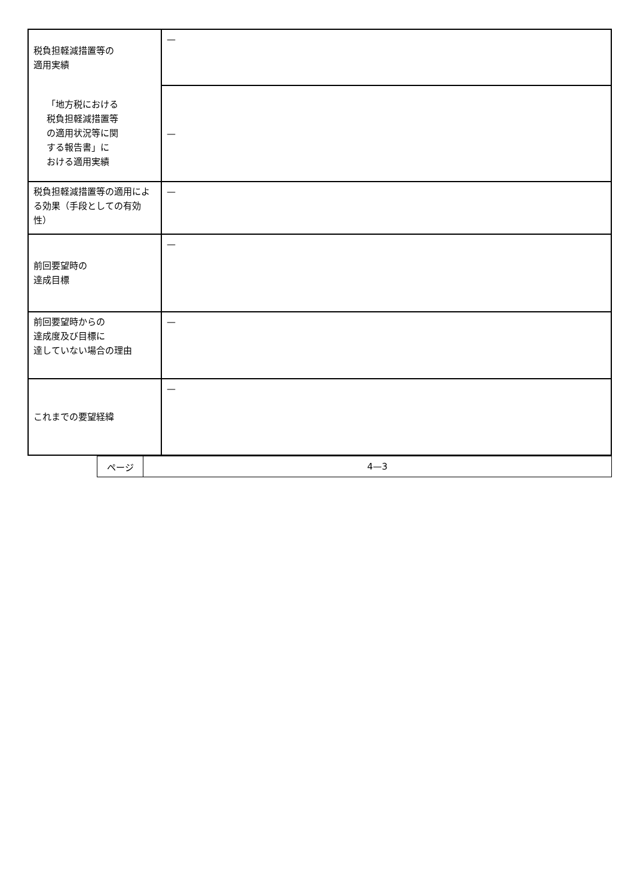| 税負担軽減措置等の 適用実績 | — |
| 「地方税における 税負担軽減措置等 の適用状況等に関 する報告書」に おける適用実績 | — |
| 税負担軽減措置等の適用による効果（手段としての有効性） | — |
| 前回要望時の 達成目標 | — |
| 前回要望時からの 達成度及び目標に 達していない場合の理由 | — |
| これまでの要望経緯 | — |
| ページ | 4—3 |